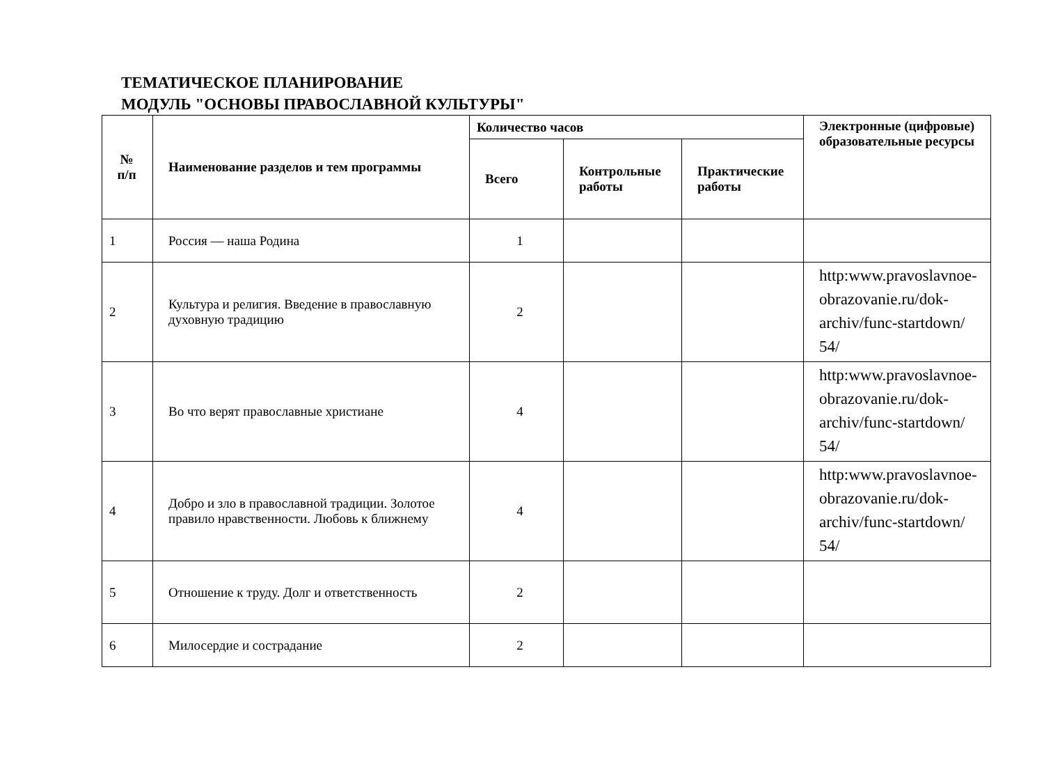ТЕМАТИЧЕСКОЕ ПЛАНИРОВАНИЕ
МОДУЛЬ "ОСНОВЫ ПРАВОСЛАВНОЙ КУЛЬТУРЫ"
| № п/п | Наименование разделов и тем программы | Количество часов | | | Электронные (цифровые) образовательные ресурсы |
| --- | --- | --- | --- | --- | --- |
| | | Всего | Контрольные работы | Практические работы | |
| 1 | Россия — наша Родина | 1 | | | |
| 2 | Культура и религия. Введение в православную духовную традицию | 2 | | | http:www.pravoslavnoe-obrazovanie.ru/dok-archiv/func-startdown/ 54/ |
| 3 | Во что верят православные христиане | 4 | | | http:www.pravoslavnoe-obrazovanie.ru/dok-archiv/func-startdown/ 54/ |
| 4 | Добро и зло в православной традиции. Золотое правило нравственности. Любовь к ближнему | 4 | | | http:www.pravoslavnoe-obrazovanie.ru/dok-archiv/func-startdown/ 54/ |
| 5 | Отношение к труду. Долг и ответственность | 2 | | | |
| 6 | Милосердие и сострадание | 2 | | | |